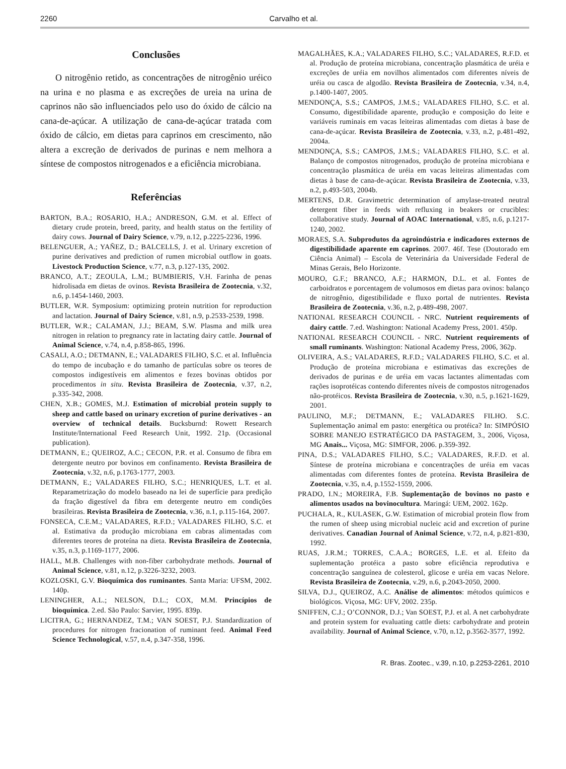2260 Carvalho et al.
Conclusões
O nitrogênio retido, as concentrações de nitrogênio uréico na urina e no plasma e as excreções de ureia na urina de caprinos não são influenciados pelo uso do óxido de cálcio na cana-de-açúcar. A utilização de cana-de-açúcar tratada com óxido de cálcio, em dietas para caprinos em crescimento, não altera a excreção de derivados de purinas e nem melhora a síntese de compostos nitrogenados e a eficiência microbiana.
Referências
BARTON, B.A.; ROSARIO, H.A.; ANDRESON, G.M. et al. Effect of dietary crude protein, breed, parity, and health status on the fertility of dairy cows. Journal of Dairy Science, v.79, n.12, p.2225-2236, 1996.
BELENGUER, A.; YAÑEZ, D.; BALCELLS, J. et al. Urinary excretion of purine derivatives and prediction of rumen microbial outflow in goats. Livestock Production Science, v.77, n.3, p.127-135, 2002.
BRANCO, A.T.; ZEOULA, L.M.; BUMBIERIS, V.H. Farinha de penas hidrolisada em dietas de ovinos. Revista Brasileira de Zootecnia, v.32, n.6, p.1454-1460, 2003.
BUTLER, W.R. Symposium: optimizing protein nutrition for reproduction and lactation. Journal of Dairy Science, v.81, n.9, p.2533-2539, 1998.
BUTLER, W.R.; CALAMAN, J.J.; BEAM, S.W. Plasma and milk urea nitrogen in relation to pregnancy rate in lactating dairy cattle. Journal of Animal Science, v.74, n.4, p.858-865, 1996.
CASALI, A.O.; DETMANN, E.; VALADARES FILHO, S.C. et al. Influência do tempo de incubação e do tamanho de partículas sobre os teores de compostos indigestíveis em alimentos e fezes bovinas obtidos por procedimentos in situ. Revista Brasileira de Zootecnia, v.37, n.2, p.335-342, 2008.
CHEN, X.B.; GOMES, M.J. Estimation of microbial protein supply to sheep and cattle based on urinary excretion of purine derivatives - an overview of technical details. Bucksburnd: Rowett Research Institute/International Feed Research Unit, 1992. 21p. (Occasional publication).
DETMANN, E.; QUEIROZ, A.C.; CECON, P.R. et al. Consumo de fibra em detergente neutro por bovinos em confinamento. Revista Brasileira de Zootecnia, v.32, n.6, p.1763-1777, 2003.
DETMANN, E.; VALADARES FILHO, S.C.; HENRIQUES, L.T. et al. Reparametrização do modelo baseado na lei de superfície para predição da fração digestível da fibra em detergente neutro em condições brasileiras. Revista Brasileira de Zootecnia, v.36, n.1, p.115-164, 2007.
FONSECA, C.E.M.; VALADARES, R.F.D.; VALADARES FILHO, S.C. et al. Estimativa da produção microbiana em cabras alimentadas com diferentes teores de proteína na dieta. Revista Brasileira de Zootecnia, v.35, n.3, p.1169-1177, 2006.
HALL, M.B. Challenges with non-fiber carbohydrate methods. Journal of Animal Science, v.81, n.12, p.3226-3232, 2003.
KOZLOSKI, G.V. Bioquímica dos ruminantes. Santa Maria: UFSM, 2002. 140p.
LENINGHER, A.L.; NELSON, D.L.; COX, M.M. Princípios de bioquímica. 2.ed. São Paulo: Sarvier, 1995. 839p.
LICITRA, G.; HERNANDEZ, T.M.; VAN SOEST, P.J. Standardization of procedures for nitrogen fracionation of ruminant feed. Animal Feed Science Technological, v.57, n.4, p.347-358, 1996.
MAGALHÃES, K.A.; VALADARES FILHO, S.C.; VALADARES, R.F.D. et al. Produção de proteína microbiana, concentração plasmática de uréia e excreções de uréia em novilhos alimentados com diferentes níveis de uréia ou casca de algodão. Revista Brasileira de Zootecnia, v.34, n.4, p.1400-1407, 2005.
MENDONÇA, S.S.; CAMPOS, J.M.S.; VALADARES FILHO, S.C. et al. Consumo, digestibilidade aparente, produção e composição do leite e variáveis ruminais em vacas leiteiras alimentadas com dietas à base de cana-de-açúcar. Revista Brasileira de Zootecnia, v.33, n.2, p.481-492, 2004a.
MENDONÇA, S.S.; CAMPOS, J.M.S.; VALADARES FILHO, S.C. et al. Balanço de compostos nitrogenados, produção de proteína microbiana e concentração plasmática de uréia em vacas leiteiras alimentadas com dietas à base de cana-de-açúcar. Revista Brasileira de Zootecnia, v.33, n.2, p.493-503, 2004b.
MERTENS, D.R. Gravimetric determination of amylase-treated neutral detergent fiber in feeds with refluxing in beakers or crucibles: collaborative study. Journal of AOAC International, v.85, n.6, p.1217-1240, 2002.
MORAES, S.A. Subprodutos da agroindústria e indicadores externos de digestibilidade aparente em caprinos. 2007. 46f. Tese (Doutorado em Ciência Animal) – Escola de Veterinária da Universidade Federal de Minas Gerais, Belo Horizonte.
MOURO, G.F.; BRANCO, A.F.; HARMON, D.L. et al. Fontes de carboidratos e porcentagem de volumosos em dietas para ovinos: balanço de nitrogênio, digestibilidade e fluxo portal de nutrientes. Revista Brasileira de Zootecnia, v.36, n.2, p.489-498, 2007.
NATIONAL RESEARCH COUNCIL - NRC. Nutrient requirements of dairy cattle. 7.ed. Washington: National Academy Press, 2001. 450p.
NATIONAL RESEARCH COUNCIL - NRC. Nutrient requirements of small ruminants. Washington: National Academy Press, 2006, 362p.
OLIVEIRA, A.S.; VALADARES, R.F.D.; VALADARES FILHO, S.C. et al. Produção de proteína microbiana e estimativas das excreções de derivados de purinas e de uréia em vacas lactantes alimentadas com rações isoprotéicas contendo diferentes níveis de compostos nitrogenados não-protéicos. Revista Brasileira de Zootecnia, v.30, n.5, p.1621-1629, 2001.
PAULINO, M.F.; DETMANN, E.; VALADARES FILHO. S.C. Suplementação animal em pasto: energética ou protéica? In: SIMPÓSIO SOBRE MANEJO ESTRATÉGICO DA PASTAGEM, 3., 2006, Viçosa, MG Anais... Viçosa, MG: SIMFOR, 2006. p.359-392.
PINA, D.S.; VALADARES FILHO, S.C.; VALADARES, R.F.D. et al. Síntese de proteína microbiana e concentrações de uréia em vacas alimentadas com diferentes fontes de proteína. Revista Brasileira de Zootecnia, v.35, n.4, p.1552-1559, 2006.
PRADO, I.N.; MOREIRA, F.B. Suplementação de bovinos no pasto e alimentos usados na bovinocultura. Maringá: UEM, 2002. 162p.
PUCHALA, R., KULASEK, G.W. Estimation of microbial protein flow from the rumen of sheep using microbial nucleic acid and excretion of purine derivatives. Canadian Journal of Animal Science, v.72, n.4, p.821-830, 1992.
RUAS, J.R.M.; TORRES, C.A.A.; BORGES, L.E. et al. Efeito da suplementação protéica a pasto sobre eficiência reprodutiva e concentração sanguínea de colesterol, glicose e uréia em vacas Nelore. Revista Brasileira de Zootecnia, v.29, n.6, p.2043-2050, 2000.
SILVA, D.J., QUEIROZ, A.C. Análise de alimentos: métodos químicos e biológicos. Viçosa, MG: UFV, 2002. 235p.
SNIFFEN, C.J.; O’CONNOR, D.J.; Van SOEST, P.J. et al. A net carbohydrate and protein system for evaluating cattle diets: carbohydrate and protein availability. Journal of Animal Science, v.70, n.12, p.3562-3577, 1992.
R. Bras. Zootec., v.39, n.10, p.2253-2261, 2010